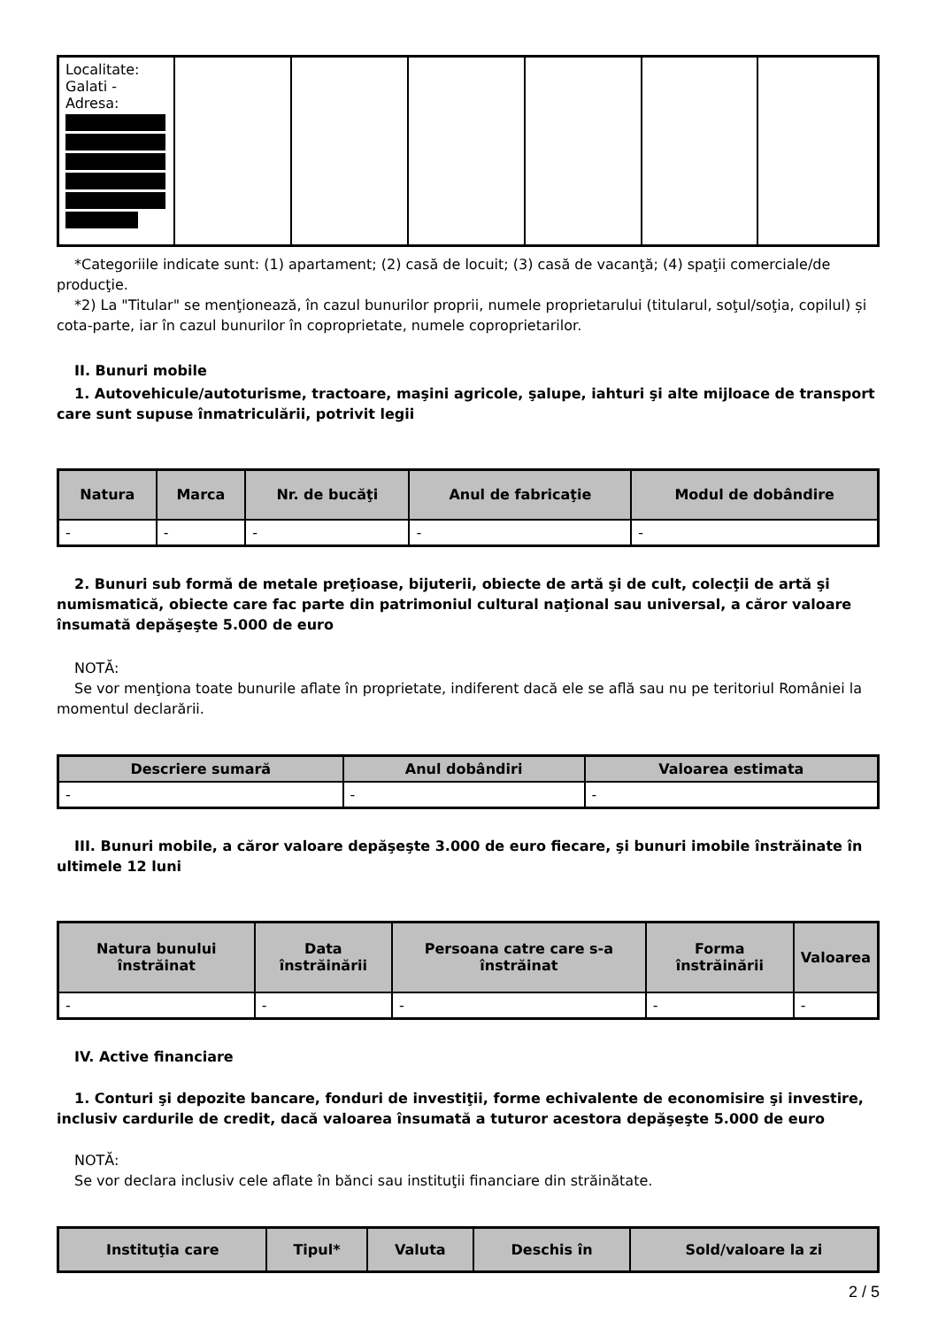| Localitate: Galati - Adresa: | | | | | | |
*Categoriile indicate sunt: (1) apartament; (2) casă de locuit; (3) casă de vacanţă; (4) spaţii comerciale/de producţie.
*2) La "Titular" se menţionează, în cazul bunurilor proprii, numele proprietarului (titularul, soţul/soţia, copilul) și cota-parte, iar în cazul bunurilor în coproprietate, numele coproprietarilor.
II. Bunuri mobile
1. Autovehicule/autoturisme, tractoare, maşini agricole, şalupe, iahturi şi alte mijloace de transport care sunt supuse înmatriculării, potrivit legii
| Natura | Marca | Nr. de bucăţi | Anul de fabricaţie | Modul de dobândire |
| --- | --- | --- | --- | --- |
| - | - | - | - | - |
2. Bunuri sub formă de metale preţioase, bijuterii, obiecte de artă şi de cult, colecţii de artă şi numismatică, obiecte care fac parte din patrimoniul cultural naţional sau universal, a căror valoare însumată depăşeşte 5.000 de euro
NOTĂ:
Se vor menţiona toate bunurile aflate în proprietate, indiferent dacă ele se află sau nu pe teritoriul României la momentul declarării.
| Descriere sumară | Anul dobândiri | Valoarea estimata |
| --- | --- | --- |
| - | - | - |
III. Bunuri mobile, a căror valoare depăşeşte 3.000 de euro fiecare, şi bunuri imobile înstrăinate în ultimele 12 luni
| Natura bunului înstrăinat | Data înstrăinării | Persoana catre care s-a înstrăinat | Forma înstrăinării | Valoarea |
| --- | --- | --- | --- | --- |
| - | - | - | - | - |
IV. Active financiare
1. Conturi şi depozite bancare, fonduri de investiţii, forme echivalente de economisire şi investire, inclusiv cardurile de credit, dacă valoarea însumată a tuturor acestora depăşeşte 5.000 de euro
NOTĂ:
Se vor declara inclusiv cele aflate în bănci sau instituţii financiare din străinătate.
| Instituţia care | Tipul* | Valuta | Deschis în | Sold/valoare la zi |
| --- | --- | --- | --- | --- |
2 / 5